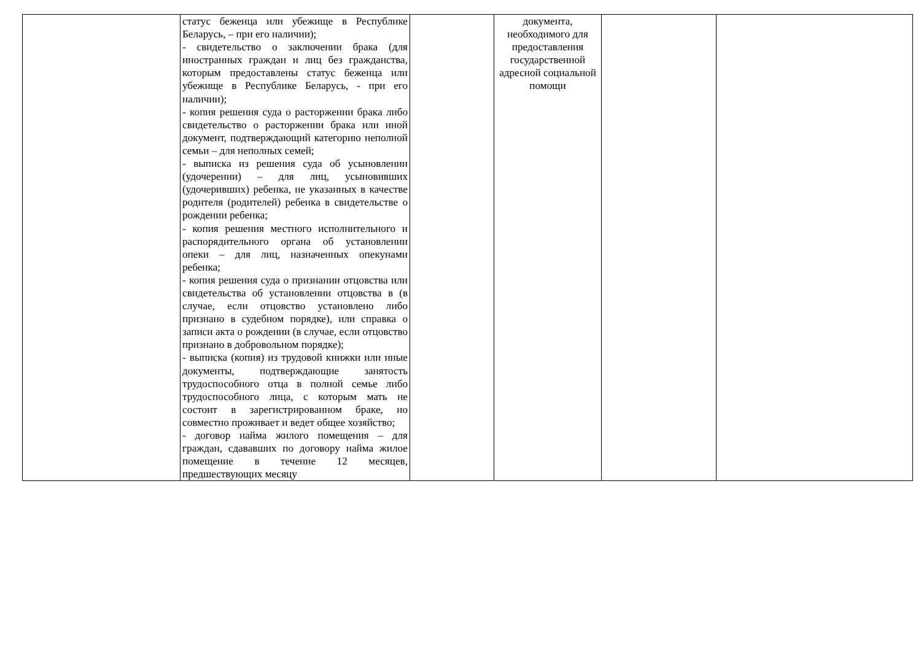| | статус беженца или убежище в Республике Беларусь, – при его наличии); - свидетельство о заключении брака (для иностранных граждан и лиц без гражданства, которым предоставлены статус беженца или убежище в Республике Беларусь, - при его наличии); - копия решения суда о расторжении брака либо свидетельство о расторжении брака или иной документ, подтверждающий категорию неполной семьи – для неполных семей; - выписка из решения суда об усыновлении (удочерении) – для лиц, усыновивших (удочеривших) ребенка, не указанных в качестве родителя (родителей) ребенка в свидетельстве о рождении ребенка; - копия решения местного исполнительного и распорядительного органа об установлении опеки – для лиц, назначенных опекунами ребенка; - копия решения суда о признании отцовства или свидетельства об установлении отцовства в (в случае, если отцовство установлено либо признано в судебном порядке), или справка о записи акта о рождении (в случае, если отцовство признано в добровольном порядке); - выписка (копия) из трудовой книжки или иные документы, подтверждающие занятость трудоспособного отца в полной семье либо трудоспособного лица, с которым мать не состоит в зарегистрированном браке, но совместно проживает и ведет общее хозяйство; - договор найма жилого помещения – для граждан, сдававших по договору найма жилое помещение в течение 12 месяцев, предшествующих месяцу | | документа, необходимого для предоставления государственной адресной социальной помощи | | |